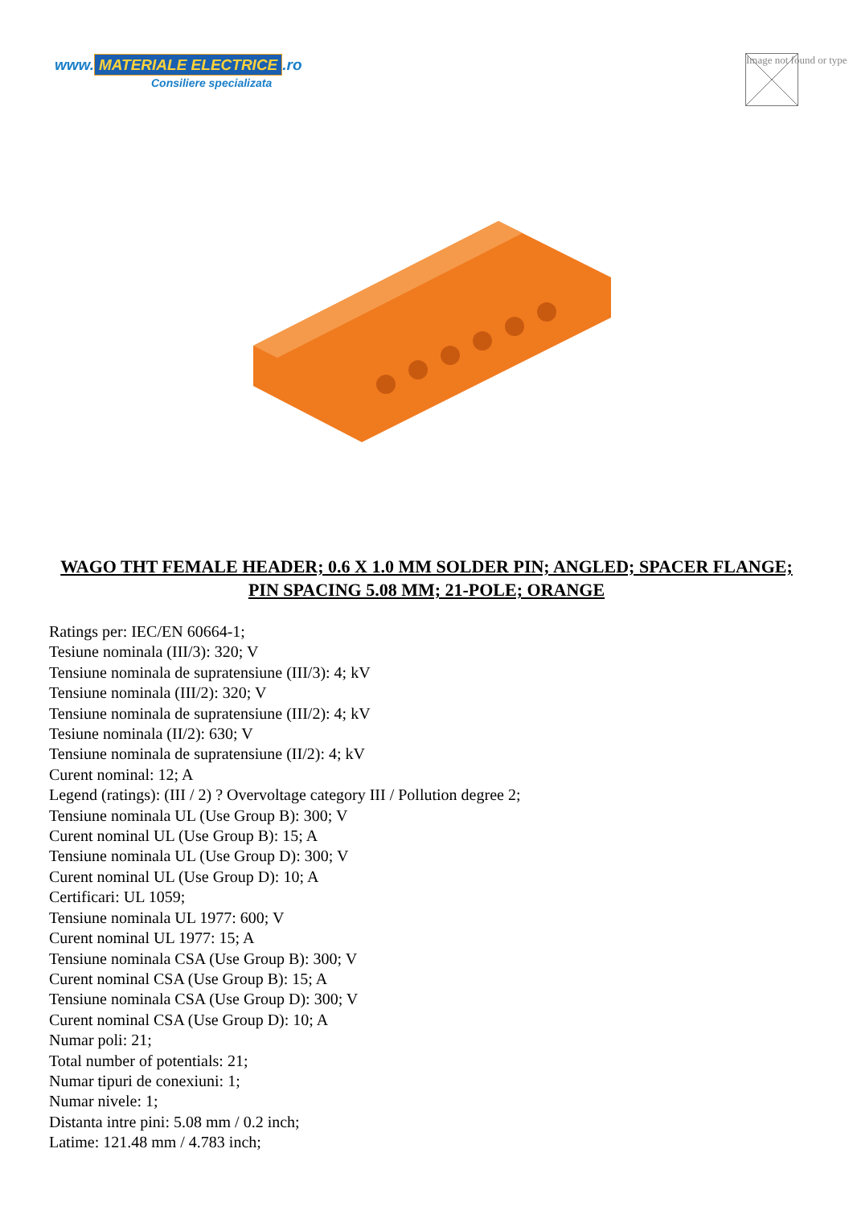www. MATERIALE ELECTRICE.ro
Consiliere specializata
Image not found or type
WAGO THT FEMALE HEADER; 0.6 X 1.0 MM SOLDER PIN; ANGLED; SPACER FLANGE; PIN SPACING 5.08 MM; 21-POLE; ORANGE
Ratings per: IEC/EN 60664-1;
Tesiune nominala (III/3): 320; V
Tensiune nominala de supratensiune (III/3): 4; kV
Tensiune nominala (III/2): 320; V
Tensiune nominala de supratensiune (III/2): 4; kV
Tesiune nominala (II/2): 630; V
Tensiune nominala de supratensiune (II/2): 4; kV
Curent nominal: 12; A
Legend (ratings): (III / 2) ? Overvoltage category III / Pollution degree 2;
Tensiune nominala UL (Use Group B): 300; V
Curent nominal UL (Use Group B): 15; A
Tensiune nominala UL (Use Group D): 300; V
Curent nominal UL (Use Group D): 10; A
Certificari: UL 1059;
Tensiune nominala UL 1977: 600; V
Curent nominal UL 1977: 15; A
Tensiune nominala CSA (Use Group B): 300; V
Curent nominal CSA (Use Group B): 15; A
Tensiune nominala CSA (Use Group D): 300; V
Curent nominal CSA (Use Group D): 10; A
Numar poli: 21;
Total number of potentials: 21;
Numar tipuri de conexiuni: 1;
Numar nivele: 1;
Distanta intre pini: 5.08 mm / 0.2 inch;
Latime: 121.48 mm / 4.783 inch;